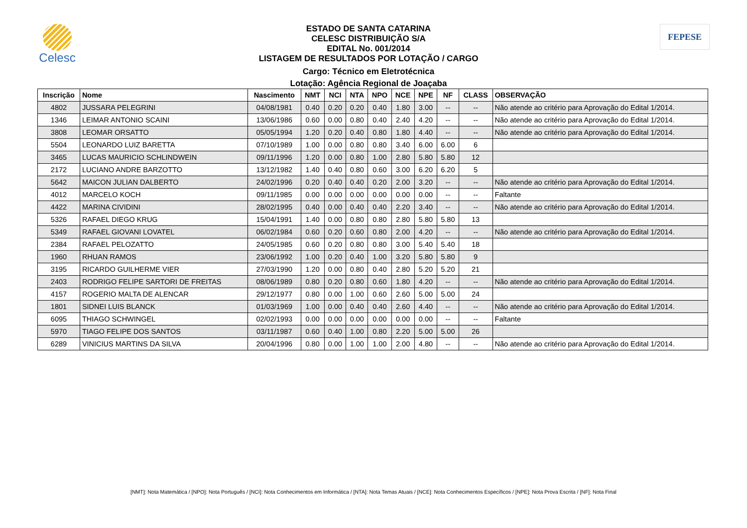Celesc
ESTADO DE SANTA CATARINA
CELESC DISTRIBUIÇÃO S/A
EDITAL No. 001/2014
LISTAGEM DE RESULTADOS POR LOTAÇÃO / CARGO
Cargo: Técnico em Eletrotécnica
Lotação: Agência Regional de Joaçaba
FEPESE
| Inscrição | Nome | Nascimento | NMT | NCI | NTA | NPO | NCE | NPE | NF | CLASS | OBSERVAÇÃO |
| --- | --- | --- | --- | --- | --- | --- | --- | --- | --- | --- | --- |
| 4802 | JUSSARA PELEGRINI | 04/08/1981 | 0.40 | 0.20 | 0.20 | 0.40 | 1.80 | 3.00 | -- | -- | Não atende ao critério para Aprovação do Edital 1/2014. |
| 1346 | LEIMAR ANTONIO SCAINI | 13/06/1986 | 0.60 | 0.00 | 0.80 | 0.40 | 2.40 | 4.20 | -- | -- | Não atende ao critério para Aprovação do Edital 1/2014. |
| 3808 | LEOMAR ORSATTO | 05/05/1994 | 1.20 | 0.20 | 0.40 | 0.80 | 1.80 | 4.40 | -- | -- | Não atende ao critério para Aprovação do Edital 1/2014. |
| 5504 | LEONARDO LUIZ BARETTA | 07/10/1989 | 1.00 | 0.00 | 0.80 | 0.80 | 3.40 | 6.00 | 6.00 | 6 | |
| 3465 | LUCAS MAURICIO SCHLINDWEIN | 09/11/1996 | 1.20 | 0.00 | 0.80 | 1.00 | 2.80 | 5.80 | 5.80 | 12 | |
| 2172 | LUCIANO ANDRE BARZOTTO | 13/12/1982 | 1.40 | 0.40 | 0.80 | 0.60 | 3.00 | 6.20 | 6.20 | 5 | |
| 5642 | MAICON JULIAN DALBERTO | 24/02/1996 | 0.20 | 0.40 | 0.40 | 0.20 | 2.00 | 3.20 | -- | -- | Não atende ao critério para Aprovação do Edital 1/2014. |
| 4012 | MARCELO KOCH | 09/11/1985 | 0.00 | 0.00 | 0.00 | 0.00 | 0.00 | 0.00 | -- | -- | Faltante |
| 4422 | MARINA CIVIDINI | 28/02/1995 | 0.40 | 0.00 | 0.40 | 0.40 | 2.20 | 3.40 | -- | -- | Não atende ao critério para Aprovação do Edital 1/2014. |
| 5326 | RAFAEL DIEGO KRUG | 15/04/1991 | 1.40 | 0.00 | 0.80 | 0.80 | 2.80 | 5.80 | 5.80 | 13 | |
| 5349 | RAFAEL GIOVANI LOVATEL | 06/02/1984 | 0.60 | 0.20 | 0.60 | 0.80 | 2.00 | 4.20 | -- | -- | Não atende ao critério para Aprovação do Edital 1/2014. |
| 2384 | RAFAEL PELOZATTO | 24/05/1985 | 0.60 | 0.20 | 0.80 | 0.80 | 3.00 | 5.40 | 5.40 | 18 | |
| 1960 | RHUAN RAMOS | 23/06/1992 | 1.00 | 0.20 | 0.40 | 1.00 | 3.20 | 5.80 | 5.80 | 9 | |
| 3195 | RICARDO GUILHERME VIER | 27/03/1990 | 1.20 | 0.00 | 0.80 | 0.40 | 2.80 | 5.20 | 5.20 | 21 | |
| 2403 | RODRIGO FELIPE SARTORI DE FREITAS | 08/06/1989 | 0.80 | 0.20 | 0.80 | 0.60 | 1.80 | 4.20 | -- | -- | Não atende ao critério para Aprovação do Edital 1/2014. |
| 4157 | ROGERIO MALTA DE ALENCAR | 29/12/1977 | 0.80 | 0.00 | 1.00 | 0.60 | 2.60 | 5.00 | 5.00 | 24 | |
| 1801 | SIDNEI LUIS BLANCK | 01/03/1969 | 1.00 | 0.00 | 0.40 | 0.40 | 2.60 | 4.40 | -- | -- | Não atende ao critério para Aprovação do Edital 1/2014. |
| 6095 | THIAGO SCHWINGEL | 02/02/1993 | 0.00 | 0.00 | 0.00 | 0.00 | 0.00 | 0.00 | -- | -- | Faltante |
| 5970 | TIAGO FELIPE DOS SANTOS | 03/11/1987 | 0.60 | 0.40 | 1.00 | 0.80 | 2.20 | 5.00 | 5.00 | 26 | |
| 6289 | VINICIUS MARTINS DA SILVA | 20/04/1996 | 0.80 | 0.00 | 1.00 | 1.00 | 2.00 | 4.80 | -- | -- | Não atende ao critério para Aprovação do Edital 1/2014. |
[NMT]: Nota Matemática / [NPO]: Nota Português / [NCI]: Nota Conhecimentos em Informática / [NTA]: Nota Temas Atuais / [NCE]: Nota Conhecimentos Específicos / [NPE]: Nota Prova Escrita / [NF]: Nota Final